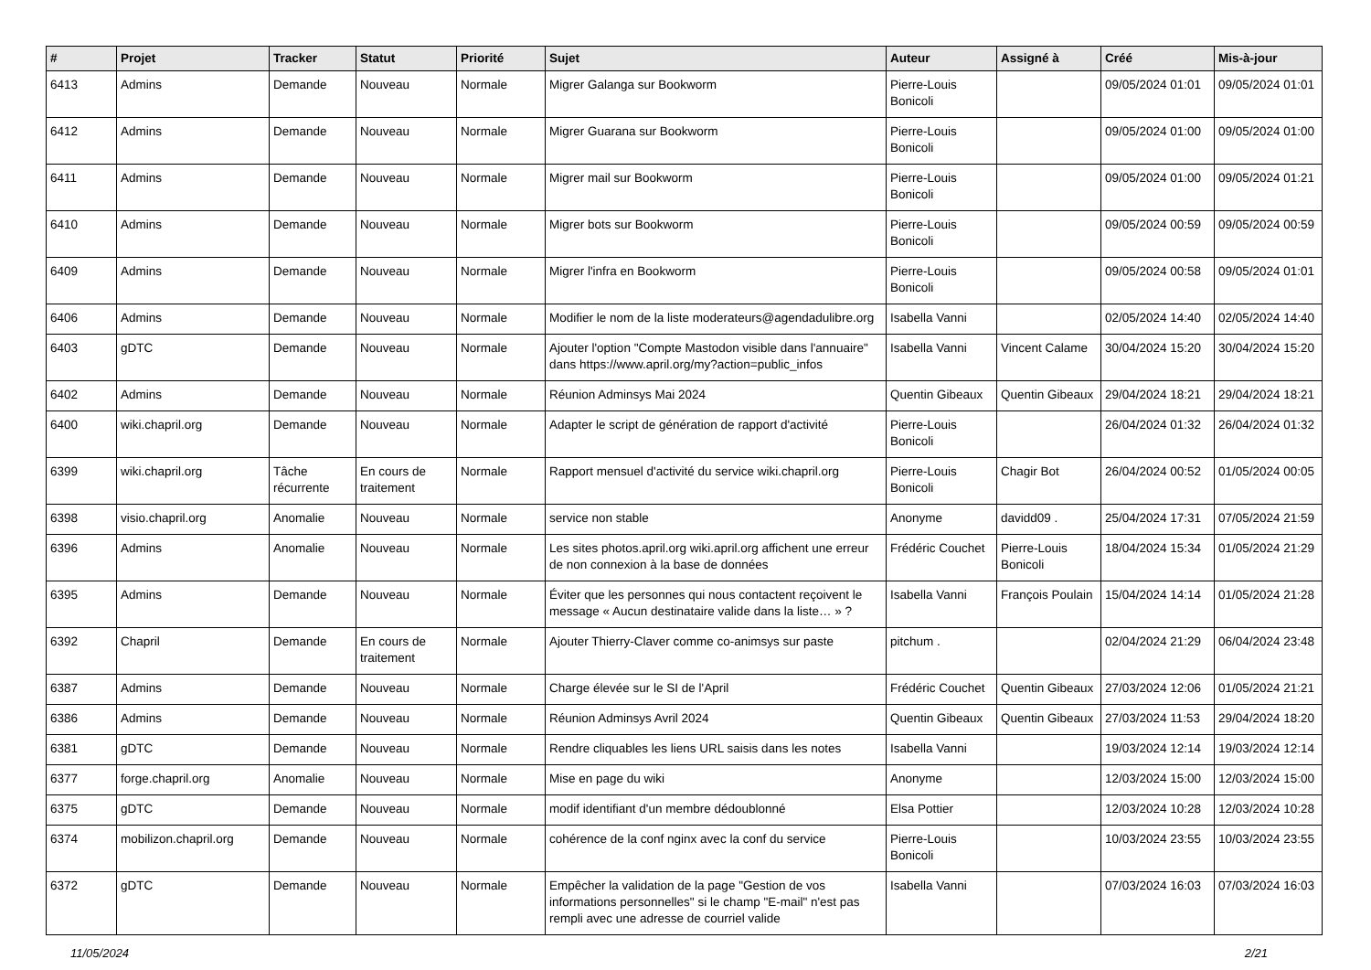| # | Projet | Tracker | Statut | Priorité | Sujet | Auteur | Assigné à | Créé | Mis-à-jour |
| --- | --- | --- | --- | --- | --- | --- | --- | --- | --- |
| 6413 | Admins | Demande | Nouveau | Normale | Migrer Galanga sur Bookworm | Pierre-Louis Bonicoli | | 09/05/2024 01:01 | 09/05/2024 01:01 |
| 6412 | Admins | Demande | Nouveau | Normale | Migrer Guarana sur Bookworm | Pierre-Louis Bonicoli | | 09/05/2024 01:00 | 09/05/2024 01:00 |
| 6411 | Admins | Demande | Nouveau | Normale | Migrer mail sur Bookworm | Pierre-Louis Bonicoli | | 09/05/2024 01:00 | 09/05/2024 01:21 |
| 6410 | Admins | Demande | Nouveau | Normale | Migrer bots sur Bookworm | Pierre-Louis Bonicoli | | 09/05/2024 00:59 | 09/05/2024 00:59 |
| 6409 | Admins | Demande | Nouveau | Normale | Migrer l'infra en Bookworm | Pierre-Louis Bonicoli | | 09/05/2024 00:58 | 09/05/2024 01:01 |
| 6406 | Admins | Demande | Nouveau | Normale | Modifier le nom de la liste moderateurs@agendadulibre.org | Isabella Vanni | | 02/05/2024 14:40 | 02/05/2024 14:40 |
| 6403 | gDTC | Demande | Nouveau | Normale | Ajouter l'option "Compte Mastodon visible dans l'annuaire" dans https://www.april.org/my?action=public_infos | Isabella Vanni | Vincent Calame | 30/04/2024 15:20 | 30/04/2024 15:20 |
| 6402 | Admins | Demande | Nouveau | Normale | Réunion Adminsys Mai 2024 | Quentin Gibeaux | Quentin Gibeaux | 29/04/2024 18:21 | 29/04/2024 18:21 |
| 6400 | wiki.chapril.org | Demande | Nouveau | Normale | Adapter le script de génération de rapport d'activité | Pierre-Louis Bonicoli | | 26/04/2024 01:32 | 26/04/2024 01:32 |
| 6399 | wiki.chapril.org | Tâche récurrente | En cours de traitement | Normale | Rapport mensuel d'activité du service wiki.chapril.org | Pierre-Louis Bonicoli | Chagir Bot | 26/04/2024 00:52 | 01/05/2024 00:05 |
| 6398 | visio.chapril.org | Anomalie | Nouveau | Normale | service non stable | Anonyme | davidd09 . | 25/04/2024 17:31 | 07/05/2024 21:59 |
| 6396 | Admins | Anomalie | Nouveau | Normale | Les sites photos.april.org wiki.april.org affichent une erreur de non connexion à la base de données | Frédéric Couchet | Pierre-Louis Bonicoli | 18/04/2024 15:34 | 01/05/2024 21:29 |
| 6395 | Admins | Demande | Nouveau | Normale | Éviter que les personnes qui nous contactent reçoivent le message « Aucun destinataire valide dans la liste… » ? | Isabella Vanni | François Poulain | 15/04/2024 14:14 | 01/05/2024 21:28 |
| 6392 | Chapril | Demande | En cours de traitement | Normale | Ajouter Thierry-Claver comme co-animsys sur paste | pitchum . | | 02/04/2024 21:29 | 06/04/2024 23:48 |
| 6387 | Admins | Demande | Nouveau | Normale | Charge élevée sur le SI de l'April | Frédéric Couchet | Quentin Gibeaux | 27/03/2024 12:06 | 01/05/2024 21:21 |
| 6386 | Admins | Demande | Nouveau | Normale | Réunion Adminsys Avril 2024 | Quentin Gibeaux | Quentin Gibeaux | 27/03/2024 11:53 | 29/04/2024 18:20 |
| 6381 | gDTC | Demande | Nouveau | Normale | Rendre cliquables les liens URL saisis dans les notes | Isabella Vanni | | 19/03/2024 12:14 | 19/03/2024 12:14 |
| 6377 | forge.chapril.org | Anomalie | Nouveau | Normale | Mise en page du wiki | Anonyme | | 12/03/2024 15:00 | 12/03/2024 15:00 |
| 6375 | gDTC | Demande | Nouveau | Normale | modif identifiant d'un membre dédoublonné | Elsa Pottier | | 12/03/2024 10:28 | 12/03/2024 10:28 |
| 6374 | mobilizon.chapril.org | Demande | Nouveau | Normale | cohérence de la conf nginx avec la conf du service | Pierre-Louis Bonicoli | | 10/03/2024 23:55 | 10/03/2024 23:55 |
| 6372 | gDTC | Demande | Nouveau | Normale | Empêcher la validation de la page "Gestion de vos informations personnelles" si le champ "E-mail" n'est pas rempli avec une adresse de courriel valide | Isabella Vanni | | 07/03/2024 16:03 | 07/03/2024 16:03 |
11/05/2024 2/21